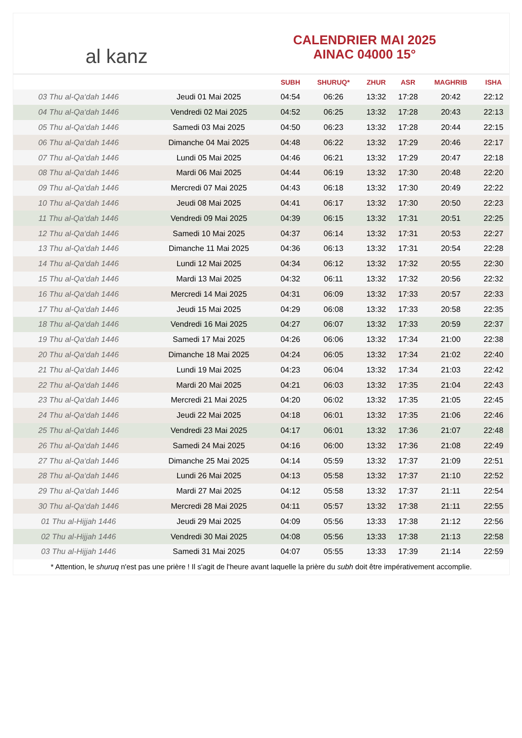al kanz
CALENDRIER MAI 2025
AINAC 04000 15°
| | | SUBH | SHURUQ* | ZHUR | ASR | MAGHRIB | ISHA |
| --- | --- | --- | --- | --- | --- | --- | --- |
| 03 Thu al-Qa‘dah 1446 | Jeudi 01 Mai 2025 | 04:54 | 06:26 | 13:32 | 17:28 | 20:42 | 22:12 |
| 04 Thu al-Qa‘dah 1446 | Vendredi 02 Mai 2025 | 04:52 | 06:25 | 13:32 | 17:28 | 20:43 | 22:13 |
| 05 Thu al-Qa‘dah 1446 | Samedi 03 Mai 2025 | 04:50 | 06:23 | 13:32 | 17:28 | 20:44 | 22:15 |
| 06 Thu al-Qa‘dah 1446 | Dimanche 04 Mai 2025 | 04:48 | 06:22 | 13:32 | 17:29 | 20:46 | 22:17 |
| 07 Thu al-Qa‘dah 1446 | Lundi 05 Mai 2025 | 04:46 | 06:21 | 13:32 | 17:29 | 20:47 | 22:18 |
| 08 Thu al-Qa‘dah 1446 | Mardi 06 Mai 2025 | 04:44 | 06:19 | 13:32 | 17:30 | 20:48 | 22:20 |
| 09 Thu al-Qa‘dah 1446 | Mercredi 07 Mai 2025 | 04:43 | 06:18 | 13:32 | 17:30 | 20:49 | 22:22 |
| 10 Thu al-Qa‘dah 1446 | Jeudi 08 Mai 2025 | 04:41 | 06:17 | 13:32 | 17:30 | 20:50 | 22:23 |
| 11 Thu al-Qa‘dah 1446 | Vendredi 09 Mai 2025 | 04:39 | 06:15 | 13:32 | 17:31 | 20:51 | 22:25 |
| 12 Thu al-Qa‘dah 1446 | Samedi 10 Mai 2025 | 04:37 | 06:14 | 13:32 | 17:31 | 20:53 | 22:27 |
| 13 Thu al-Qa‘dah 1446 | Dimanche 11 Mai 2025 | 04:36 | 06:13 | 13:32 | 17:31 | 20:54 | 22:28 |
| 14 Thu al-Qa‘dah 1446 | Lundi 12 Mai 2025 | 04:34 | 06:12 | 13:32 | 17:32 | 20:55 | 22:30 |
| 15 Thu al-Qa‘dah 1446 | Mardi 13 Mai 2025 | 04:32 | 06:11 | 13:32 | 17:32 | 20:56 | 22:32 |
| 16 Thu al-Qa‘dah 1446 | Mercredi 14 Mai 2025 | 04:31 | 06:09 | 13:32 | 17:33 | 20:57 | 22:33 |
| 17 Thu al-Qa‘dah 1446 | Jeudi 15 Mai 2025 | 04:29 | 06:08 | 13:32 | 17:33 | 20:58 | 22:35 |
| 18 Thu al-Qa‘dah 1446 | Vendredi 16 Mai 2025 | 04:27 | 06:07 | 13:32 | 17:33 | 20:59 | 22:37 |
| 19 Thu al-Qa‘dah 1446 | Samedi 17 Mai 2025 | 04:26 | 06:06 | 13:32 | 17:34 | 21:00 | 22:38 |
| 20 Thu al-Qa‘dah 1446 | Dimanche 18 Mai 2025 | 04:24 | 06:05 | 13:32 | 17:34 | 21:02 | 22:40 |
| 21 Thu al-Qa‘dah 1446 | Lundi 19 Mai 2025 | 04:23 | 06:04 | 13:32 | 17:34 | 21:03 | 22:42 |
| 22 Thu al-Qa‘dah 1446 | Mardi 20 Mai 2025 | 04:21 | 06:03 | 13:32 | 17:35 | 21:04 | 22:43 |
| 23 Thu al-Qa‘dah 1446 | Mercredi 21 Mai 2025 | 04:20 | 06:02 | 13:32 | 17:35 | 21:05 | 22:45 |
| 24 Thu al-Qa‘dah 1446 | Jeudi 22 Mai 2025 | 04:18 | 06:01 | 13:32 | 17:35 | 21:06 | 22:46 |
| 25 Thu al-Qa‘dah 1446 | Vendredi 23 Mai 2025 | 04:17 | 06:01 | 13:32 | 17:36 | 21:07 | 22:48 |
| 26 Thu al-Qa‘dah 1446 | Samedi 24 Mai 2025 | 04:16 | 06:00 | 13:32 | 17:36 | 21:08 | 22:49 |
| 27 Thu al-Qa‘dah 1446 | Dimanche 25 Mai 2025 | 04:14 | 05:59 | 13:32 | 17:37 | 21:09 | 22:51 |
| 28 Thu al-Qa‘dah 1446 | Lundi 26 Mai 2025 | 04:13 | 05:58 | 13:32 | 17:37 | 21:10 | 22:52 |
| 29 Thu al-Qa‘dah 1446 | Mardi 27 Mai 2025 | 04:12 | 05:58 | 13:32 | 17:37 | 21:11 | 22:54 |
| 30 Thu al-Qa‘dah 1446 | Mercredi 28 Mai 2025 | 04:11 | 05:57 | 13:32 | 17:38 | 21:11 | 22:55 |
| 01 Thu al-Hijjah 1446 | Jeudi 29 Mai 2025 | 04:09 | 05:56 | 13:33 | 17:38 | 21:12 | 22:56 |
| 02 Thu al-Hijjah 1446 | Vendredi 30 Mai 2025 | 04:08 | 05:56 | 13:33 | 17:38 | 21:13 | 22:58 |
| 03 Thu al-Hijjah 1446 | Samedi 31 Mai 2025 | 04:07 | 05:55 | 13:33 | 17:39 | 21:14 | 22:59 |
* Attention, le shuruq n'est pas une prière ! Il s'agit de l'heure avant laquelle la prière du subh doit être impérativement accomplie.